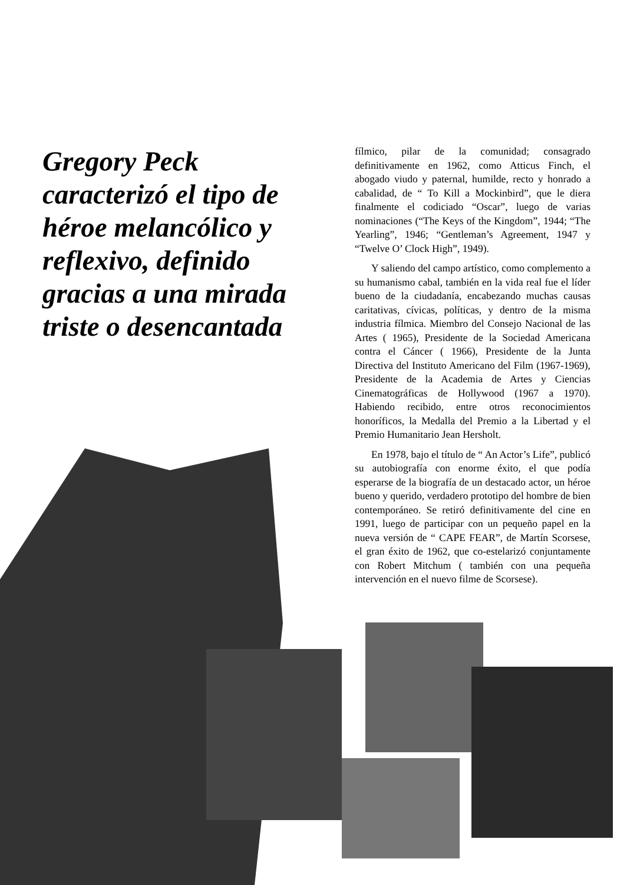Gregory Peck caracterizó el tipo de héroe melancólico y reflexivo, definido gracias a una mirada triste o desencantada
fílmico, pilar de la comunidad; consagrado definitivamente en 1962, como Atticus Finch, el abogado viudo y paternal, humilde, recto y honrado a cabalidad, de “ To Kill a Mockinbird”, que le diera finalmente el codiciado “Oscar”, luego de varias nominaciones (“The Keys of the Kingdom”, 1944; “The Yearling”, 1946; “Gentleman’s Agreement, 1947 y “Twelve O’ Clock High”, 1949).
Y saliendo del campo artístico, como complemento a su humanismo cabal, también en la vida real fue el líder bueno de la ciudadanía, encabezando muchas causas caritativas, cívicas, políticas, y dentro de la misma industria fílmica. Miembro del Consejo Nacional de las Artes ( 1965), Presidente de la Sociedad Americana contra el Cáncer ( 1966), Presidente de la Junta Directiva del Instituto Americano del Film (1967-1969), Presidente de la Academia de Artes y Ciencias Cinematográficas de Hollywood (1967 a 1970). Habiendo recibido, entre otros reconocimientos honoríficos, la Medalla del Premio a la Libertad y el Premio Humanitario Jean Hersholt.
En 1978, bajo el título de “ An Actor’s Life”, publicó su autobiografía con enorme éxito, el que podía esperarse de la biografía de un destacado actor, un héroe bueno y querido, verdadero prototipo del hombre de bien contemporáneo. Se retiró definitivamente del cine en 1991, luego de participar con un pequeño papel en la nueva versión de “ CAPE FEAR”, de Martín Scorsese, el gran éxito de 1962, que co-estelarizó conjuntamente con Robert Mitchum ( también con una pequeña intervención en el nuevo filme de Scorsese).